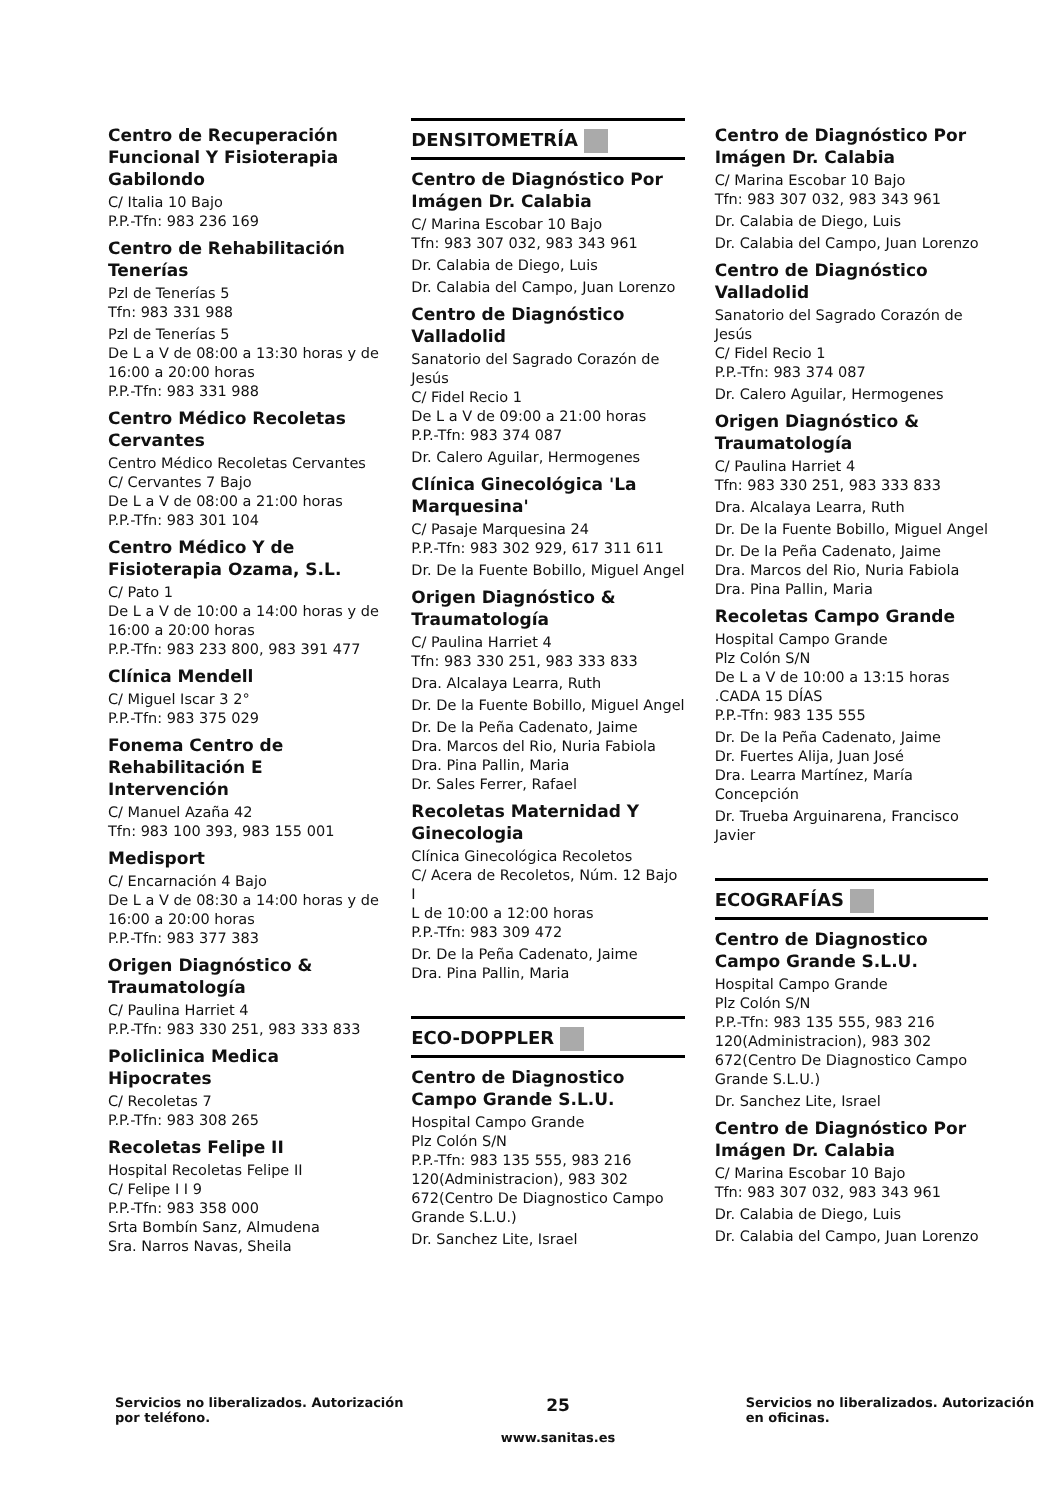Centro de Recuperación Funcional Y Fisioterapia Gabilondo
C/ Italia 10 Bajo
P.P.-Tfn: 983 236 169
Centro de Rehabilitación Tenerías
Pzl de Tenerías 5
Tfn: 983 331 988
Pzl de Tenerías 5
De L a V de 08:00 a 13:30 horas y de 16:00 a 20:00 horas
P.P.-Tfn: 983 331 988
Centro Médico Recoletas Cervantes
Centro Médico Recoletas Cervantes
C/ Cervantes 7 Bajo
De L a V de 08:00 a 21:00 horas
P.P.-Tfn: 983 301 104
Centro Médico Y de Fisioterapia Ozama, S.L.
C/ Pato 1
De L a V de 10:00 a 14:00 horas y de 16:00 a 20:00 horas
P.P.-Tfn: 983 233 800, 983 391 477
Clínica Mendell
C/ Miguel Iscar 3 2°
P.P.-Tfn: 983 375 029
Fonema Centro de Rehabilitación E Intervención
C/ Manuel Azaña 42
Tfn: 983 100 393, 983 155 001
Medisport
C/ Encarnación 4 Bajo
De L a V de 08:30 a 14:00 horas y de 16:00 a 20:00 horas
P.P.-Tfn: 983 377 383
Origen Diagnóstico & Traumatología
C/ Paulina Harriet 4
P.P.-Tfn: 983 330 251, 983 333 833
Policlinica Medica Hipocrates
C/ Recoletas 7
P.P.-Tfn: 983 308 265
Recoletas Felipe II
Hospital Recoletas Felipe II
C/ Felipe I I 9
P.P.-Tfn: 983 358 000
Srta Bombín Sanz, Almudena
Sra. Narros Navas, Sheila
DENSITOMETRÍA
Centro de Diagnóstico Por Imágen Dr. Calabia
C/ Marina Escobar 10 Bajo
Tfn: 983 307 032, 983 343 961
Dr. Calabia de Diego, Luis
Dr. Calabia del Campo, Juan Lorenzo
Centro de Diagnóstico Valladolid
Sanatorio del Sagrado Corazón de Jesús
C/ Fidel Recio 1
De L a V de 09:00 a 21:00 horas
P.P.-Tfn: 983 374 087
Dr. Calero Aguilar, Hermogenes
Clínica Ginecológica 'La Marquesina'
C/ Pasaje Marquesina 24
P.P.-Tfn: 983 302 929, 617 311 611
Dr. De la Fuente Bobillo, Miguel Angel
Origen Diagnóstico & Traumatología
C/ Paulina Harriet 4
Tfn: 983 330 251, 983 333 833
Dra. Alcalaya Learra, Ruth
Dr. De la Fuente Bobillo, Miguel Angel
Dr. De la Peña Cadenato, Jaime
Dra. Marcos del Rio, Nuria Fabiola
Dra. Pina Pallin, Maria
Dr. Sales Ferrer, Rafael
Recoletas Maternidad Y Ginecologia
Clínica Ginecológica Recoletos
C/ Acera de Recoletos, Núm. 12 Bajo I
L de 10:00 a 12:00 horas
P.P.-Tfn: 983 309 472
Dr. De la Peña Cadenato, Jaime
Dra. Pina Pallin, Maria
ECO-DOPPLER
Centro de Diagnostico Campo Grande S.L.U.
Hospital Campo Grande
Plz Colón S/N
P.P.-Tfn: 983 135 555, 983 216 120(Administracion), 983 302 672(Centro De Diagnostico Campo Grande S.L.U.)
Dr. Sanchez Lite, Israel
Centro de Diagnóstico Por Imágen Dr. Calabia
C/ Marina Escobar 10 Bajo
Tfn: 983 307 032, 983 343 961
Dr. Calabia de Diego, Luis
Dr. Calabia del Campo, Juan Lorenzo
Centro de Diagnóstico Valladolid
Sanatorio del Sagrado Corazón de Jesús
C/ Fidel Recio 1
P.P.-Tfn: 983 374 087
Dr. Calero Aguilar, Hermogenes
Origen Diagnóstico & Traumatología
C/ Paulina Harriet 4
Tfn: 983 330 251, 983 333 833
Dra. Alcalaya Learra, Ruth
Dr. De la Fuente Bobillo, Miguel Angel
Dr. De la Peña Cadenato, Jaime
Dra. Marcos del Rio, Nuria Fabiola
Dra. Pina Pallin, Maria
Recoletas Campo Grande
Hospital Campo Grande
Plz Colón S/N
De L a V de 10:00 a 13:15 horas .CADA 15 DÍAS
P.P.-Tfn: 983 135 555
Dr. De la Peña Cadenato, Jaime
Dr. Fuertes Alija, Juan José
Dra. Learra Martínez, María Concepción
Dr. Trueba Arguinarena, Francisco Javier
ECOGRAFÍAS
Centro de Diagnostico Campo Grande S.L.U.
Hospital Campo Grande
Plz Colón S/N
P.P.-Tfn: 983 135 555, 983 216 120(Administracion), 983 302 672(Centro De Diagnostico Campo Grande S.L.U.)
Dr. Sanchez Lite, Israel
Centro de Diagnóstico Por Imágen Dr. Calabia
C/ Marina Escobar 10 Bajo
Tfn: 983 307 032, 983 343 961
Dr. Calabia de Diego, Luis
Dr. Calabia del Campo, Juan Lorenzo
Servicios no liberalizados. Autorización por teléfono.
25
www.sanitas.es
Servicios no liberalizados. Autorización en oficinas.